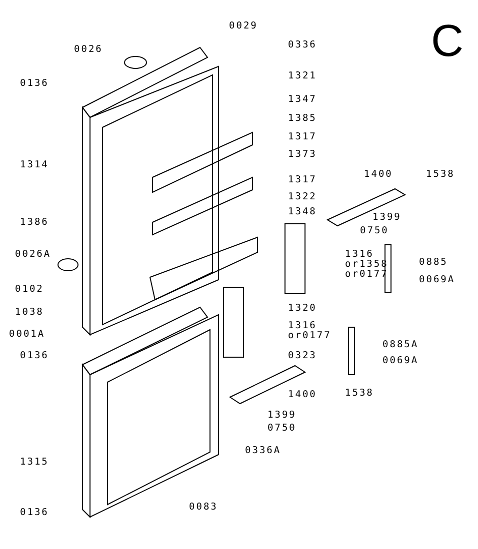C
0029
0026 0336
0136
1321
1347
1385
1317
1373
1314
1400 1538
1317
1322
1348 1399
1386
0750
0026A
1316
or1358
or0177
0885
0069A
0102
1320
1038
1316
or0177
0001A
0885A
0136 0323 0069A
1400 1538
1399
0750
0336A
1315
0083
0136